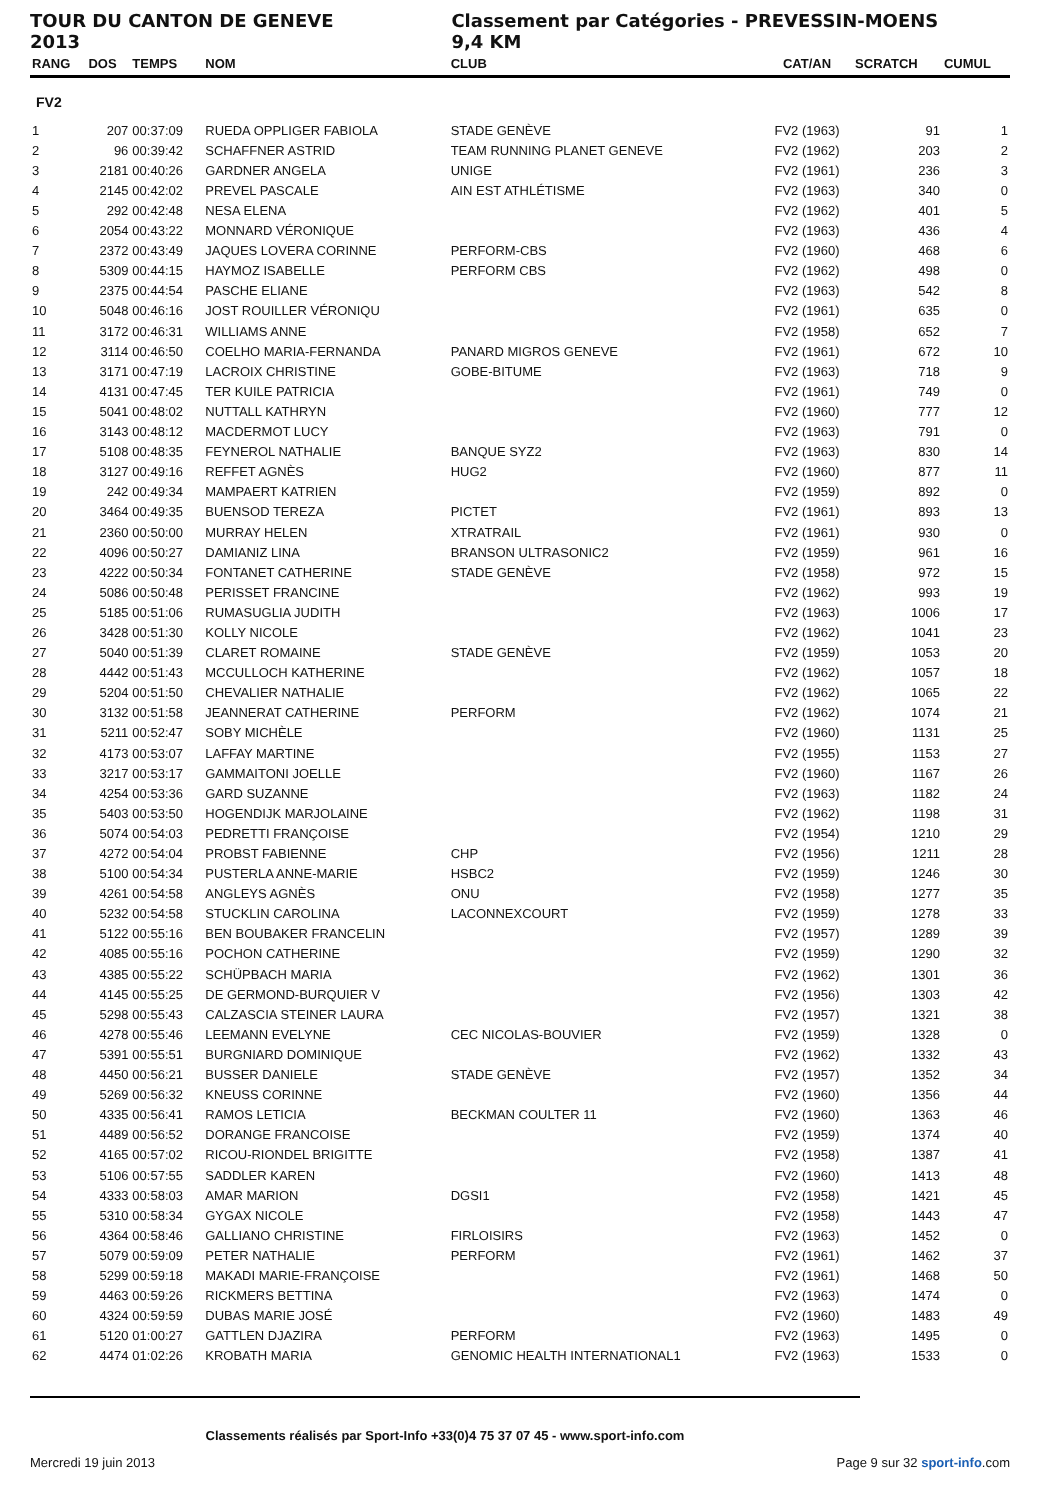TOUR DU CANTON DE GENEVE 2013 Classement par Catégories - PREVESSIN-MOENS 9,4 KM
| RANG | DOS | TEMPS | NOM | CLUB | CAT/AN | SCRATCH | CUMUL |
| --- | --- | --- | --- | --- | --- | --- | --- |
| FV2 | | | | | | | |
| 1 | 207 | 00:37:09 | RUEDA OPPLIGER FABIOLA | STADE GENÈVE | FV2 (1963) | 91 | 1 |
| 2 | 96 | 00:39:42 | SCHAFFNER ASTRID | TEAM RUNNING PLANET GENEVE | FV2 (1962) | 203 | 2 |
| 3 | 2181 | 00:40:26 | GARDNER ANGELA | UNIGE | FV2 (1961) | 236 | 3 |
| 4 | 2145 | 00:42:02 | PREVEL PASCALE | AIN EST ATHLÉTISME | FV2 (1963) | 340 | 0 |
| 5 | 292 | 00:42:48 | NESA ELENA | | FV2 (1962) | 401 | 5 |
| 6 | 2054 | 00:43:22 | MONNARD VÉRONIQUE | | FV2 (1963) | 436 | 4 |
| 7 | 2372 | 00:43:49 | JAQUES LOVERA CORINNE | PERFORM-CBS | FV2 (1960) | 468 | 6 |
| 8 | 5309 | 00:44:15 | HAYMOZ ISABELLE | PERFORM CBS | FV2 (1962) | 498 | 0 |
| 9 | 2375 | 00:44:54 | PASCHE ELIANE | | FV2 (1963) | 542 | 8 |
| 10 | 5048 | 00:46:16 | JOST ROUILLER VÉRONIQU | | FV2 (1961) | 635 | 0 |
| 11 | 3172 | 00:46:31 | WILLIAMS ANNE | | FV2 (1958) | 652 | 7 |
| 12 | 3114 | 00:46:50 | COELHO MARIA-FERNANDA | PANARD MIGROS GENEVE | FV2 (1961) | 672 | 10 |
| 13 | 3171 | 00:47:19 | LACROIX CHRISTINE | GOBE-BITUME | FV2 (1963) | 718 | 9 |
| 14 | 4131 | 00:47:45 | TER KUILE PATRICIA | | FV2 (1961) | 749 | 0 |
| 15 | 5041 | 00:48:02 | NUTTALL KATHRYN | | FV2 (1960) | 777 | 12 |
| 16 | 3143 | 00:48:12 | MACDERMOT LUCY | | FV2 (1963) | 791 | 0 |
| 17 | 5108 | 00:48:35 | FEYNEROL NATHALIE | BANQUE SYZ2 | FV2 (1963) | 830 | 14 |
| 18 | 3127 | 00:49:16 | REFFET AGNÈS | HUG2 | FV2 (1960) | 877 | 11 |
| 19 | 242 | 00:49:34 | MAMPAERT KATRIEN | | FV2 (1959) | 892 | 0 |
| 20 | 3464 | 00:49:35 | BUENSOD TEREZA | PICTET | FV2 (1961) | 893 | 13 |
| 21 | 2360 | 00:50:00 | MURRAY HELEN | XTRATRAIL | FV2 (1961) | 930 | 0 |
| 22 | 4096 | 00:50:27 | DAMIANIZ LINA | BRANSON ULTRASONIC2 | FV2 (1959) | 961 | 16 |
| 23 | 4222 | 00:50:34 | FONTANET CATHERINE | STADE GENÈVE | FV2 (1958) | 972 | 15 |
| 24 | 5086 | 00:50:48 | PERISSET FRANCINE | | FV2 (1962) | 993 | 19 |
| 25 | 5185 | 00:51:06 | RUMASUGLIA JUDITH | | FV2 (1963) | 1006 | 17 |
| 26 | 3428 | 00:51:30 | KOLLY NICOLE | | FV2 (1962) | 1041 | 23 |
| 27 | 5040 | 00:51:39 | CLARET ROMAINE | STADE GENÈVE | FV2 (1959) | 1053 | 20 |
| 28 | 4442 | 00:51:43 | MCCULLOCH KATHERINE | | FV2 (1962) | 1057 | 18 |
| 29 | 5204 | 00:51:50 | CHEVALIER NATHALIE | | FV2 (1962) | 1065 | 22 |
| 30 | 3132 | 00:51:58 | JEANNERAT CATHERINE | PERFORM | FV2 (1962) | 1074 | 21 |
| 31 | 5211 | 00:52:47 | SOBY MICHÈLE | | FV2 (1960) | 1131 | 25 |
| 32 | 4173 | 00:53:07 | LAFFAY MARTINE | | FV2 (1955) | 1153 | 27 |
| 33 | 3217 | 00:53:17 | GAMMAITONI JOELLE | | FV2 (1960) | 1167 | 26 |
| 34 | 4254 | 00:53:36 | GARD SUZANNE | | FV2 (1963) | 1182 | 24 |
| 35 | 5403 | 00:53:50 | HOGENDIJK MARJOLAINE | | FV2 (1962) | 1198 | 31 |
| 36 | 5074 | 00:54:03 | PEDRETTI FRANÇOISE | | FV2 (1954) | 1210 | 29 |
| 37 | 4272 | 00:54:04 | PROBST FABIENNE | CHP | FV2 (1956) | 1211 | 28 |
| 38 | 5100 | 00:54:34 | PUSTERLA ANNE-MARIE | HSBC2 | FV2 (1959) | 1246 | 30 |
| 39 | 4261 | 00:54:58 | ANGLEYS AGNÈS | ONU | FV2 (1958) | 1277 | 35 |
| 40 | 5232 | 00:54:58 | STUCKLIN CAROLINA | LACONNEXCOURT | FV2 (1959) | 1278 | 33 |
| 41 | 5122 | 00:55:16 | BEN BOUBAKER FRANCELIN | | FV2 (1957) | 1289 | 39 |
| 42 | 4085 | 00:55:16 | POCHON CATHERINE | | FV2 (1959) | 1290 | 32 |
| 43 | 4385 | 00:55:22 | SCHÜPBACH MARIA | | FV2 (1962) | 1301 | 36 |
| 44 | 4145 | 00:55:25 | DE GERMOND-BURQUIER V | | FV2 (1956) | 1303 | 42 |
| 45 | 5298 | 00:55:43 | CALZASCIA STEINER LAURA | | FV2 (1957) | 1321 | 38 |
| 46 | 4278 | 00:55:46 | LEEMANN EVELYNE | CEC NICOLAS-BOUVIER | FV2 (1959) | 1328 | 0 |
| 47 | 5391 | 00:55:51 | BURGNIARD DOMINIQUE | | FV2 (1962) | 1332 | 43 |
| 48 | 4450 | 00:56:21 | BUSSER DANIELE | STADE GENÈVE | FV2 (1957) | 1352 | 34 |
| 49 | 5269 | 00:56:32 | KNEUSS CORINNE | | FV2 (1960) | 1356 | 44 |
| 50 | 4335 | 00:56:41 | RAMOS LETICIA | BECKMAN COULTER 11 | FV2 (1960) | 1363 | 46 |
| 51 | 4489 | 00:56:52 | DORANGE FRANCOISE | | FV2 (1959) | 1374 | 40 |
| 52 | 4165 | 00:57:02 | RICOU-RIONDEL BRIGITTE | | FV2 (1958) | 1387 | 41 |
| 53 | 5106 | 00:57:55 | SADDLER KAREN | | FV2 (1960) | 1413 | 48 |
| 54 | 4333 | 00:58:03 | AMAR MARION | DGSI1 | FV2 (1958) | 1421 | 45 |
| 55 | 5310 | 00:58:34 | GYGAX NICOLE | | FV2 (1958) | 1443 | 47 |
| 56 | 4364 | 00:58:46 | GALLIANO CHRISTINE | FIRLOISIRS | FV2 (1963) | 1452 | 0 |
| 57 | 5079 | 00:59:09 | PETER NATHALIE | PERFORM | FV2 (1961) | 1462 | 37 |
| 58 | 5299 | 00:59:18 | MAKADI MARIE-FRANÇOISE | | FV2 (1961) | 1468 | 50 |
| 59 | 4463 | 00:59:26 | RICKMERS BETTINA | | FV2 (1963) | 1474 | 0 |
| 60 | 4324 | 00:59:59 | DUBAS MARIE JOSÉ | | FV2 (1960) | 1483 | 49 |
| 61 | 5120 | 01:00:27 | GATTLEN DJAZIRA | PERFORM | FV2 (1963) | 1495 | 0 |
| 62 | 4474 | 01:02:26 | KROBATH MARIA | GENOMIC HEALTH INTERNATIONAL1 | FV2 (1963) | 1533 | 0 |
Classements réalisés par Sport-Info +33(0)4 75 37 07 45 - www.sport-info.com
Mercredi 19 juin 2013 Page 9 sur 32 sport-info.com